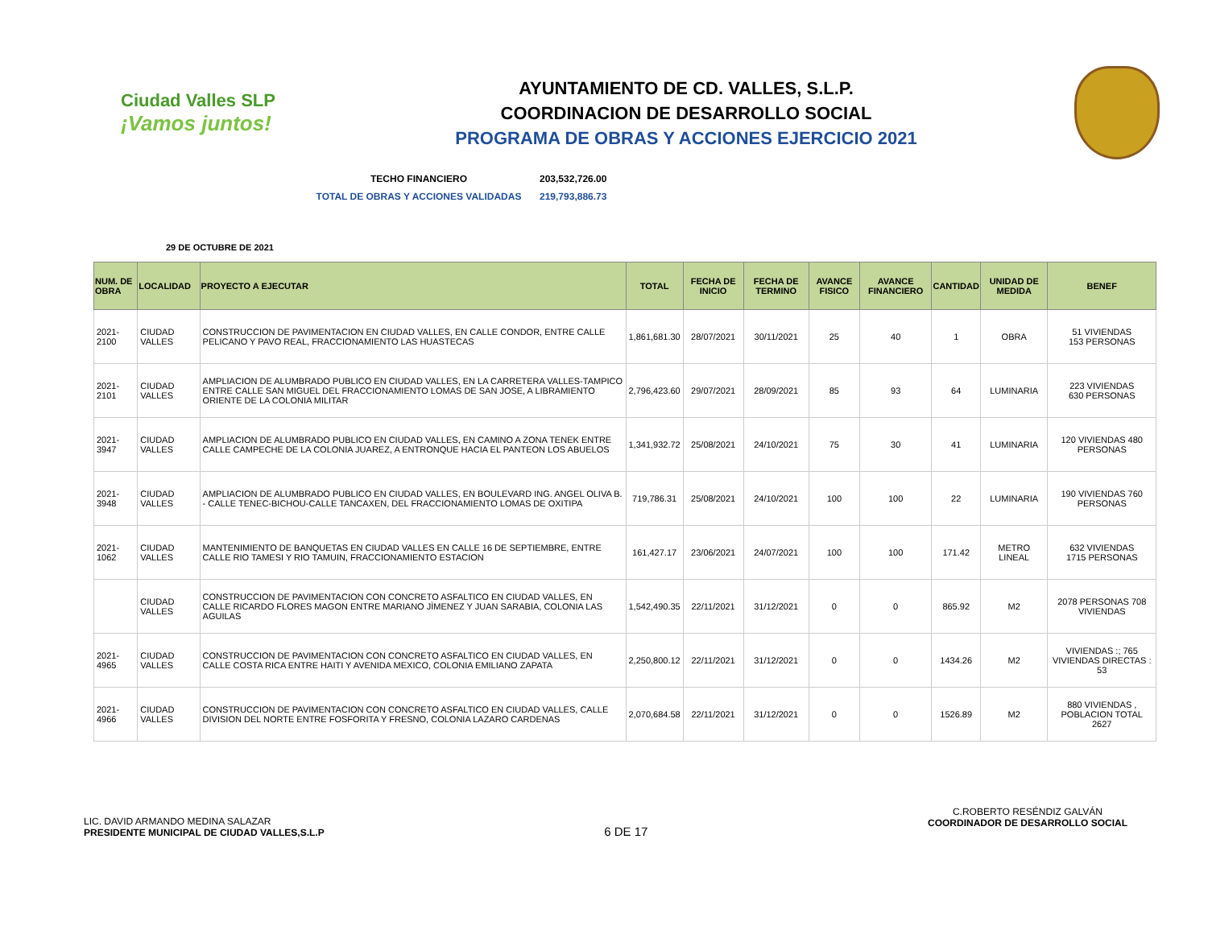Ciudad Valles SLP
¡Vamos juntos!
AYUNTAMIENTO DE CD. VALLES, S.L.P.
COORDINACION DE DESARROLLO SOCIAL
PROGRAMA DE OBRAS Y ACCIONES EJERCICIO 2021
TECHO FINANCIERO 203,532,726.00
TOTAL DE OBRAS Y ACCIONES VALIDADAS 219,793,886.73
29 DE OCTUBRE DE 2021
| NUM. DE OBRA | LOCALIDAD | PROYECTO A EJECUTAR | TOTAL | FECHA DE INICIO | FECHA DE TERMINO | AVANCE FISICO | AVANCE FINANCIERO | CANTIDAD | UNIDAD DE MEDIDA | BENEF |
| --- | --- | --- | --- | --- | --- | --- | --- | --- | --- | --- |
| 2021-2100 | CIUDAD VALLES | CONSTRUCCION DE PAVIMENTACION EN CIUDAD VALLES, EN CALLE CONDOR, ENTRE CALLE PELICANO Y PAVO REAL, FRACCIONAMIENTO LAS HUASTECAS | 1,861,681.30 | 28/07/2021 | 30/11/2021 | 25 | 40 | 1 | OBRA | 51 VIVIENDAS 153 PERSONAS |
| 2021-2101 | CIUDAD VALLES | AMPLIACION DE ALUMBRADO PUBLICO EN CIUDAD VALLES, EN LA CARRETERA VALLES-TAMPICO ENTRE CALLE SAN MIGUEL DEL FRACCIONAMIENTO LOMAS DE SAN JOSE, A LIBRAMIENTO ORIENTE DE LA COLONIA MILITAR | 2,796,423.60 | 29/07/2021 | 28/09/2021 | 85 | 93 | 64 | LUMINARIA | 223 VIVIENDAS 630 PERSONAS |
| 2021-3947 | CIUDAD VALLES | AMPLIACION DE ALUMBRADO PUBLICO EN CIUDAD VALLES, EN CAMINO A ZONA TENEK ENTRE CALLE CAMPECHE DE LA COLONIA JUAREZ, A ENTRONQUE HACIA EL PANTEON LOS ABUELOS | 1,341,932.72 | 25/08/2021 | 24/10/2021 | 75 | 30 | 41 | LUMINARIA | 120 VIVIENDAS 480 PERSONAS |
| 2021-3948 | CIUDAD VALLES | AMPLIACION DE ALUMBRADO PUBLICO EN CIUDAD VALLES, EN BOULEVARD ING. ANGEL OLIVA B. - CALLE TENEC-BICHOU-CALLE TANCAXEN, DEL FRACCIONAMIENTO LOMAS DE OXITIPA | 719,786.31 | 25/08/2021 | 24/10/2021 | 100 | 100 | 22 | LUMINARIA | 190 VIVIENDAS 760 PERSONAS |
| 2021-1062 | CIUDAD VALLES | MANTENIMIENTO DE BANQUETAS EN CIUDAD VALLES EN CALLE 16 DE SEPTIEMBRE, ENTRE CALLE RIO TAMESI Y RIO TAMUIN, FRACCIONAMIENTO ESTACION | 161,427.17 | 23/06/2021 | 24/07/2021 | 100 | 100 | 171.42 | METRO LINEAL | 632 VIVIENDAS 1715 PERSONAS |
| | CIUDAD VALLES | CONSTRUCCION DE PAVIMENTACION CON CONCRETO ASFALTICO EN CIUDAD VALLES, EN CALLE RICARDO FLORES MAGON ENTRE MARIANO JÌMENEZ Y JUAN SARABIA, COLONIA LAS AGUILAS | 1,542,490.35 | 22/11/2021 | 31/12/2021 | 0 | 0 | 865.92 | M2 | 2078 PERSONAS 708 VIVIENDAS |
| 2021-4965 | CIUDAD VALLES | CONSTRUCCION DE PAVIMENTACION CON CONCRETO ASFALTICO EN CIUDAD VALLES, EN CALLE COSTA RICA ENTRE HAITI Y AVENIDA MEXICO, COLONIA EMILIANO ZAPATA | 2,250,800.12 | 22/11/2021 | 31/12/2021 | 0 | 0 | 1434.26 | M2 | VIVIENDAS :; 765 VIVIENDAS DIRECTAS : 53 |
| 2021-4966 | CIUDAD VALLES | CONSTRUCCION DE PAVIMENTACION CON CONCRETO ASFALTICO EN CIUDAD VALLES, CALLE DIVISION DEL NORTE ENTRE FOSFORITA Y FRESNO, COLONIA LAZARO CARDENAS | 2,070,684.58 | 22/11/2021 | 31/12/2021 | 0 | 0 | 1526.89 | M2 | 880 VIVIENDAS , POBLACION TOTAL 2627 |
LIC. DAVID ARMANDO MEDINA SALAZAR
PRESIDENTE MUNICIPAL DE CIUDAD VALLES,S.L.P
6 DE 17
C.ROBERTO RESÉNDIZ GALVÁN
COORDINADOR DE DESARROLLO SOCIAL